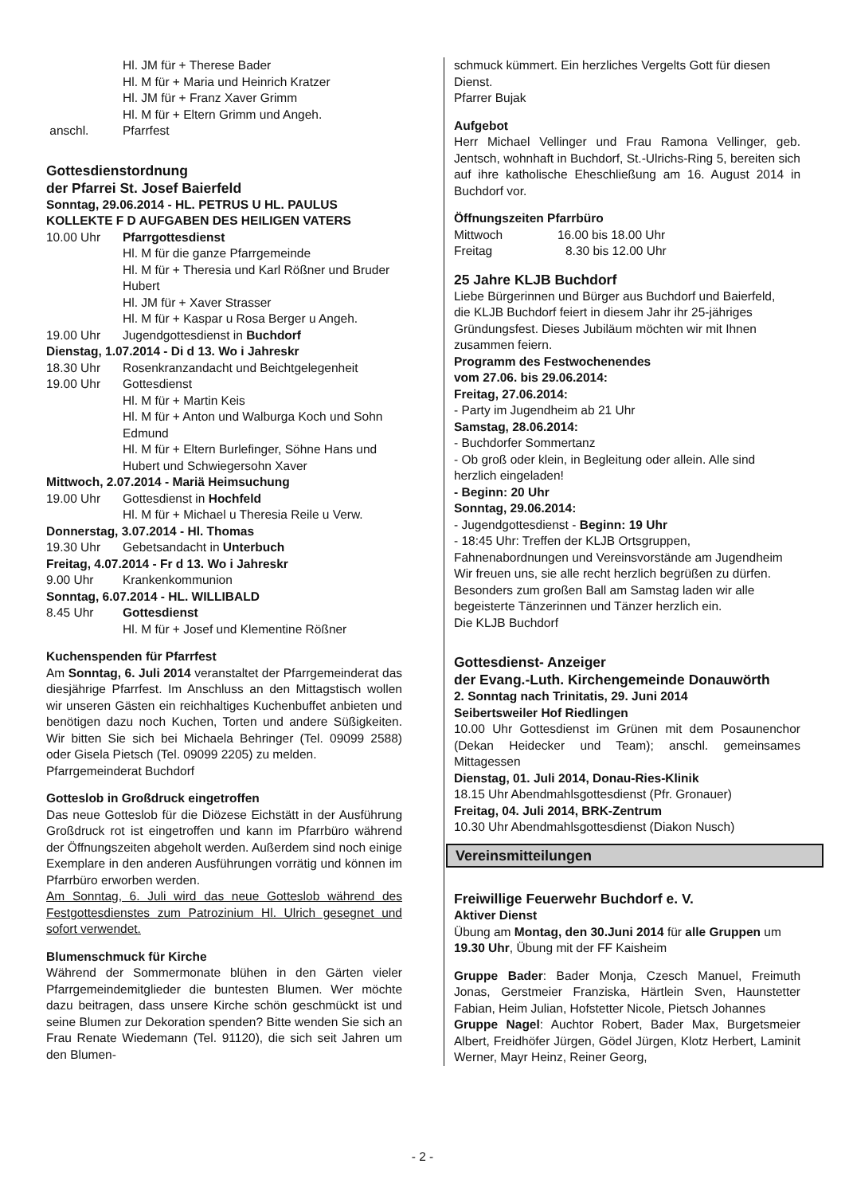Hl. JM für + Therese Bader
Hl. M für + Maria und Heinrich Kratzer
Hl. JM für + Franz Xaver Grimm
Hl. M für + Eltern Grimm und Angeh.
anschl. Pfarrfest
Gottesdienstordnung
der Pfarrei St. Josef Baierfeld
Sonntag, 29.06.2014 - HL. PETRUS U HL. PAULUS
KOLLEKTE F D AUFGABEN DES HEILIGEN VATERS
10.00 Uhr Pfarrgottesdienst
Hl. M für die ganze Pfarrgemeinde
Hl. M für + Theresia und Karl Rößner und Bruder Hubert
Hl. JM für + Xaver Strasser
Hl. M für + Kaspar u Rosa Berger u Angeh.
19.00 Uhr Jugendgottesdienst in Buchdorf
Dienstag, 1.07.2014 - Di d 13. Wo i Jahreskr
18.30 Uhr Rosenkranzandacht und Beichtgelegenheit
19.00 Uhr Gottesdienst
Hl. M für + Martin Keis
Hl. M für + Anton und Walburga Koch und Sohn Edmund
Hl. M für + Eltern Burlefinger, Söhne Hans und Hubert und Schwiegersohn Xaver
Mittwoch, 2.07.2014 - Mariä Heimsuchung
19.00 Uhr Gottesdienst in Hochfeld
Hl. M für + Michael u Theresia Reile u Verw.
Donnerstag, 3.07.2014 - Hl. Thomas
19.30 Uhr Gebetsandacht in Unterbuch
Freitag, 4.07.2014 - Fr d 13. Wo i Jahreskr
9.00 Uhr Krankenkommunion
Sonntag, 6.07.2014 - HL. WILLIBALD
8.45 Uhr Gottesdienst
Hl. M für + Josef und Klementine Rößner
Kuchenspenden für Pfarrfest
Am Sonntag, 6. Juli 2014 veranstaltet der Pfarrgemeinderat das diesjährige Pfarrfest. Im Anschluss an den Mittagstisch wollen wir unseren Gästen ein reichhaltiges Kuchenbuffet anbieten und benötigen dazu noch Kuchen, Torten und andere Süßigkeiten. Wir bitten Sie sich bei Michaela Behringer (Tel. 09099 2588) oder Gisela Pietsch (Tel. 09099 2205) zu melden.
Pfarrgemeinderat Buchdorf
Gotteslob in Großdruck eingetroffen
Das neue Gotteslob für die Diözese Eichstätt in der Ausführung Großdruck rot ist eingetroffen und kann im Pfarrbüro während der Öffnungszeiten abgeholt werden. Außerdem sind noch einige Exemplare in den anderen Ausführungen vorrätig und können im Pfarrbüro erworben werden.
Am Sonntag, 6. Juli wird das neue Gotteslob während des Festgottesdienstes zum Patrozinium Hl. Ulrich gesegnet und sofort verwendet.
Blumenschmuck für Kirche
Während der Sommermonate blühen in den Gärten vieler Pfarrgemeindemitglieder die buntesten Blumen. Wer möchte dazu beitragen, dass unsere Kirche schön geschmückt ist und seine Blumen zur Dekoration spenden? Bitte wenden Sie sich an Frau Renate Wiedemann (Tel. 91120), die sich seit Jahren um den Blumen-
schmuck kümmert. Ein herzliches Vergelts Gott für diesen Dienst.
Pfarrer Bujak
Aufgebot
Herr Michael Vellinger und Frau Ramona Vellinger, geb. Jentsch, wohnhaft in Buchdorf, St.-Ulrichs-Ring 5, bereiten sich auf ihre katholische Eheschließung am 16. August 2014 in Buchdorf vor.
Öffnungszeiten Pfarrbüro
Mittwoch 16.00 bis 18.00 Uhr
Freitag 8.30 bis 12.00 Uhr
25 Jahre KLJB Buchdorf
Liebe Bürgerinnen und Bürger aus Buchdorf und Baierfeld,
die KLJB Buchdorf feiert in diesem Jahr ihr 25-jähriges Gründungsfest. Dieses Jubiläum möchten wir mit Ihnen zusammen feiern.
Programm des Festwochenendes
vom 27.06. bis 29.06.2014:
Freitag, 27.06.2014:
- Party im Jugendheim ab 21 Uhr
Samstag, 28.06.2014:
- Buchdorfer Sommertanz
- Ob groß oder klein, in Begleitung oder allein. Alle sind herzlich eingeladen!
- Beginn: 20 Uhr
Sonntag, 29.06.2014:
- Jugendgottesdienst - Beginn: 19 Uhr
- 18:45 Uhr: Treffen der KLJB Ortsgruppen, Fahnenabordnungen und Vereinsvorstände am Jugendheim
Wir freuen uns, sie alle recht herzlich begrüßen zu dürfen.
Besonders zum großen Ball am Samstag laden wir alle begeisterte Tänzerinnen und Tänzer herzlich ein.
Die KLJB Buchdorf
Gottesdienst- Anzeiger
der Evang.-Luth. Kirchengemeinde Donauwörth
2. Sonntag nach Trinitatis, 29. Juni 2014
Seibertsweiler Hof Riedlingen
10.00 Uhr Gottesdienst im Grünen mit dem Posaunenchor (Dekan Heidecker und Team); anschl. gemeinsames Mittagessen
Dienstag, 01. Juli 2014, Donau-Ries-Klinik
18.15 Uhr Abendmahlsgottesdienst (Pfr. Gronauer)
Freitag, 04. Juli 2014, BRK-Zentrum
10.30 Uhr Abendmahlsgottesdienst (Diakon Nusch)
Vereinsmitteilungen
Freiwillige Feuerwehr Buchdorf e. V.
Aktiver Dienst
Übung am Montag, den 30.Juni 2014 für alle Gruppen um 19.30 Uhr, Übung mit der FF Kaisheim
Gruppe Bader: Bader Monja, Czesch Manuel, Freimuth Jonas, Gerstmeier Franziska, Härtlein Sven, Haunstetter Fabian, Heim Julian, Hofstetter Nicole, Pietsch Johannes
Gruppe Nagel: Auchtor Robert, Bader Max, Burgetsmeier Albert, Freidhöfer Jürgen, Gödel Jürgen, Klotz Herbert, Laminit Werner, Mayr Heinz, Reiner Georg,
- 2 -